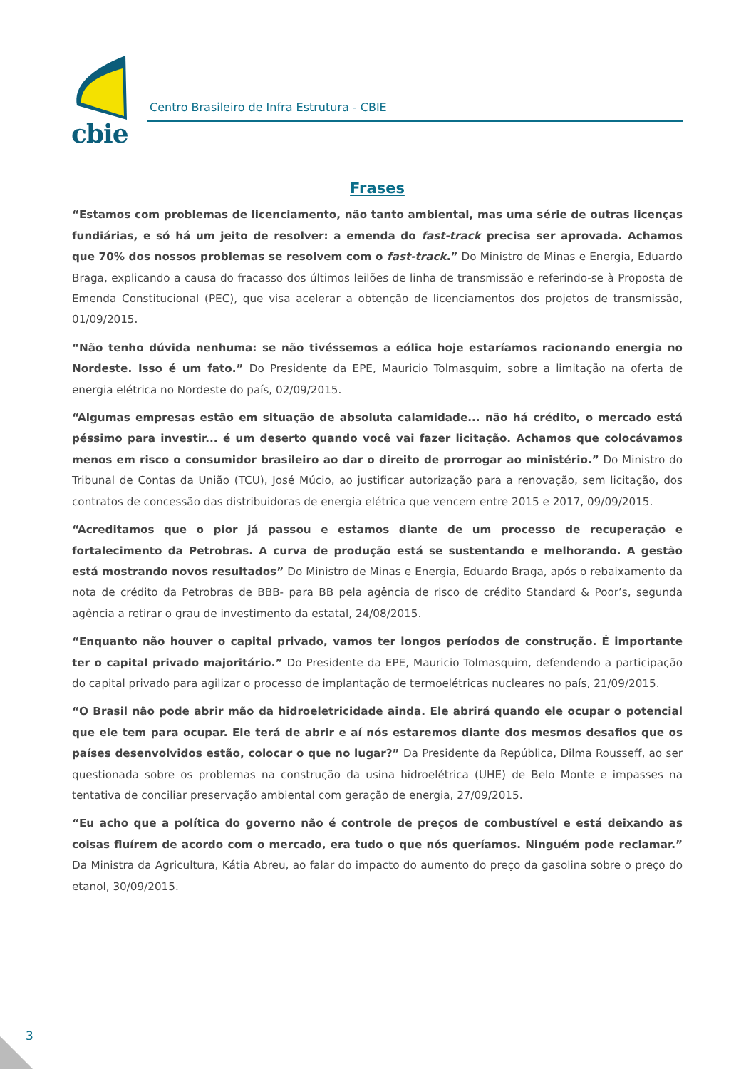cbie
Centro Brasileiro de Infra Estrutura - CBIE
Frases
“Estamos com problemas de licenciamento, não tanto ambiental, mas uma série de outras licenças fundiárias, e só há um jeito de resolver: a emenda do fast-track precisa ser aprovada. Achamos que 70% dos nossos problemas se resolvem com o fast-track.” Do Ministro de Minas e Energia, Eduardo Braga, explicando a causa do fracasso dos últimos leilões de linha de transmissão e referindo-se à Proposta de Emenda Constitucional (PEC), que visa acelerar a obtenção de licenciamentos dos projetos de transmissão, 01/09/2015.
“Não tenho dúvida nenhuma: se não tivéssemos a eólica hoje estaríamos racionando energia no Nordeste. Isso é um fato.” Do Presidente da EPE, Mauricio Tolmasquim, sobre a limitação na oferta de energia elétrica no Nordeste do país, 02/09/2015.
“Algumas empresas estão em situação de absoluta calamidade... não há crédito, o mercado está péssimo para investir... é um deserto quando você vai fazer licitação. Achamos que colocávamos menos em risco o consumidor brasileiro ao dar o direito de prorrogar ao ministério.” Do Ministro do Tribunal de Contas da União (TCU), José Múcio, ao justificar autorização para a renovação, sem licitação, dos contratos de concessão das distribuidoras de energia elétrica que vencem entre 2015 e 2017, 09/09/2015.
“Acreditamos que o pior já passou e estamos diante de um processo de recuperação e fortalecimento da Petrobras. A curva de produção está se sustentando e melhorando. A gestão está mostrando novos resultados” Do Ministro de Minas e Energia, Eduardo Braga, após o rebaixamento da nota de crédito da Petrobras de BBB- para BB pela agência de risco de crédito Standard & Poor’s, segunda agência a retirar o grau de investimento da estatal, 24/08/2015.
“Enquanto não houver o capital privado, vamos ter longos períodos de construção. É importante ter o capital privado majoritário.” Do Presidente da EPE, Mauricio Tolmasquim, defendendo a participação do capital privado para agilizar o processo de implantação de termoelétricas nucleares no país, 21/09/2015.
“O Brasil não pode abrir mão da hidroeletricidade ainda. Ele abrirá quando ele ocupar o potencial que ele tem para ocupar. Ele terá de abrir e aí nós estaremos diante dos mesmos desafios que os países desenvolvidos estão, colocar o que no lugar?” Da Presidente da República, Dilma Rousseff, ao ser questionada sobre os problemas na construção da usina hidroelétrica (UHE) de Belo Monte e impasses na tentativa de conciliar preservação ambiental com geração de energia, 27/09/2015.
“Eu acho que a política do governo não é controle de preços de combustível e está deixando as coisas fluírem de acordo com o mercado, era tudo o que nós queríamos. Ninguém pode reclamar.” Da Ministra da Agricultura, Kátia Abreu, ao falar do impacto do aumento do preço da gasolina sobre o preço do etanol, 30/09/2015.
3